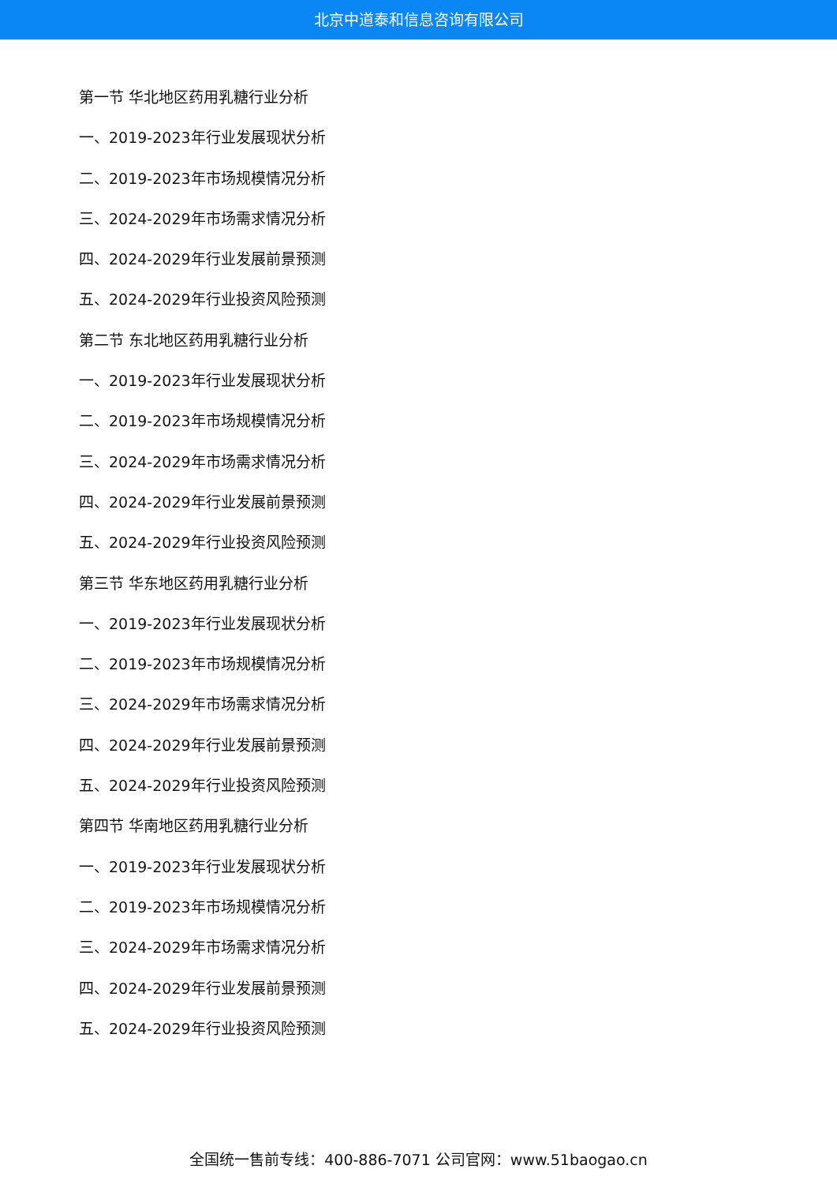北京中道泰和信息咨询有限公司
第一节 华北地区药用乳糖行业分析
一、2019-2023年行业发展现状分析
二、2019-2023年市场规模情况分析
三、2024-2029年市场需求情况分析
四、2024-2029年行业发展前景预测
五、2024-2029年行业投资风险预测
第二节 东北地区药用乳糖行业分析
一、2019-2023年行业发展现状分析
二、2019-2023年市场规模情况分析
三、2024-2029年市场需求情况分析
四、2024-2029年行业发展前景预测
五、2024-2029年行业投资风险预测
第三节 华东地区药用乳糖行业分析
一、2019-2023年行业发展现状分析
二、2019-2023年市场规模情况分析
三、2024-2029年市场需求情况分析
四、2024-2029年行业发展前景预测
五、2024-2029年行业投资风险预测
第四节 华南地区药用乳糖行业分析
一、2019-2023年行业发展现状分析
二、2019-2023年市场规模情况分析
三、2024-2029年市场需求情况分析
四、2024-2029年行业发展前景预测
五、2024-2029年行业投资风险预测
全国统一售前专线：400-886-7071 公司官网：www.51baogao.cn